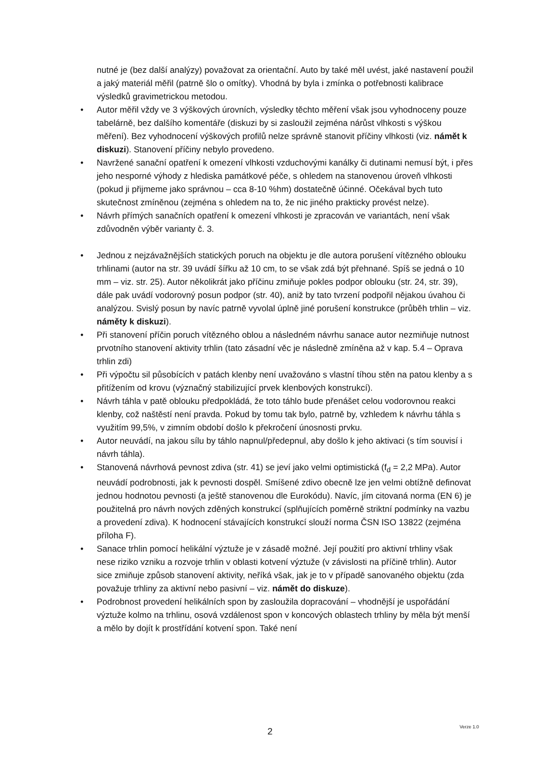nutné je (bez další analýzy) považovat za orientační. Auto by také měl uvést, jaké nastavení použil a jaký materiál měřil (patrně šlo o omítky). Vhodná by byla i zmínka o potřebnosti kalibrace výsledků gravimetrickou metodou.
• Autor měřil vždy ve 3 výškových úrovních, výsledky těchto měření však jsou vyhodnoceny pouze tabelárně, bez dalšího komentáře (diskuzi by si zasloužil zejména nárůst vlhkosti s výškou měření). Bez vyhodnocení výškových profilů nelze správně stanovit příčiny vlhkosti (viz. námět k diskuzi). Stanovení příčiny nebylo provedeno.
• Navržené sanační opatření k omezení vlhkosti vzduchovými kanálky či dutinami nemusí být, i přes jeho nesporné výhody z hlediska památkové péče, s ohledem na stanovenou úroveň vlhkosti (pokud ji přijmeme jako správnou – cca 8-10 %hm) dostatečně účinné. Očekával bych tuto skutečnost zmíněnou (zejména s ohledem na to, že nic jiného prakticky provést nelze).
• Návrh přímých sanačních opatření k omezení vlhkosti je zpracován ve variantách, není však zdůvodněn výběr varianty č. 3.
• Jednou z nejzávažnějších statických poruch na objektu je dle autora porušení vítězného oblouku trhlinami (autor na str. 39 uvádí šířku až 10 cm, to se však zdá být přehnané. Spíš se jedná o 10 mm – viz. str. 25). Autor několikrát jako příčinu zmiňuje pokles podpor oblouku (str. 24, str. 39), dále pak uvádí vodorovný posun podpor (str. 40), aniž by tato tvrzení podpořil nějakou úvahou či analýzou. Svislý posun by navíc patrně vyvolal úplně jiné porušení konstrukce (průběh trhlin – viz. náměty k diskuzi).
• Při stanovení příčin poruch vítězného oblou a následném návrhu sanace autor nezmiňuje nutnost prvotního stanovení aktivity trhlin (tato zásadní věc je následně zmíněna až v kap. 5.4 – Oprava trhlin zdi)
• Při výpočtu sil působících v patách klenby není uvažováno s vlastní tíhou stěn na patou klenby a s přitížením od krovu (význačný stabilizující prvek klenbových konstrukcí).
• Návrh táhla v patě oblouku předpokládá, že toto táhlo bude přenášet celou vodorovnou reakci klenby, což naštěstí není pravda. Pokud by tomu tak bylo, patrně by, vzhledem k návrhu táhla s využitím 99,5%, v zimním období došlo k překročení únosnosti prvku.
• Autor neuvádí, na jakou sílu by táhlo napnul/předepnul, aby došlo k jeho aktivaci (s tím souvisí i návrh táhla).
• Stanovená návrhová pevnost zdiva (str. 41) se jeví jako velmi optimistická (f<sub>d</sub> = 2,2 MPa). Autor neuvádí podrobnosti, jak k pevnosti dospěl. Smíšené zdivo obecně lze jen velmi obtížně definovat jednou hodnotou pevnosti (a ještě stanovenou dle Eurokódu). Navíc, jím citovaná norma (EN 6) je použitelná pro návrh nových zděných konstrukcí (splňujících poměrně striktní podmínky na vazbu a provedení zdiva). K hodnocení stávajících konstrukcí slouží norma ČSN ISO 13822 (zejména příloha F).
• Sanace trhlin pomocí helikální výztuže je v zásadě možné. Její použití pro aktivní trhliny však nese riziko vzniku a rozvoje trhlin v oblasti kotvení výztuže (v závislosti na příčině trhlin). Autor sice zmiňuje způsob stanovení aktivity, neříká však, jak je to v případě sanovaného objektu (zda považuje trhliny za aktivní nebo pasivní – viz. námět do diskuze).
• Podrobnost provedení helikálních spon by zasloužila dopracování – vhodnější je uspořádání výztuže kolmo na trhlinu, osová vzdálenost spon v koncových oblastech trhliny by měla být menší a mělo by dojít k prostřídání kotvení spon. Také není
2
Verze 1.0